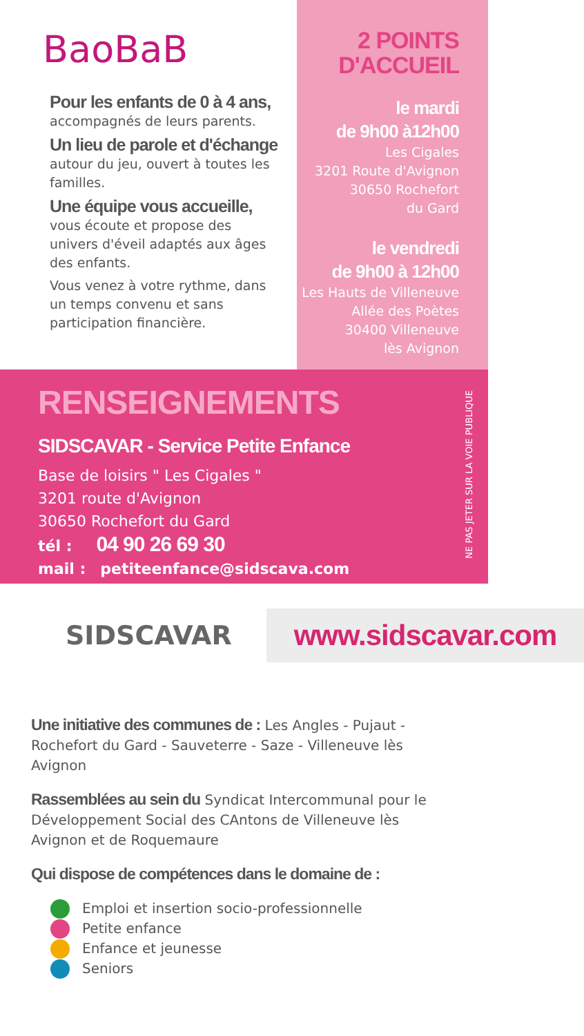BaoBaB
Pour les enfants de 0 à 4 ans,
accompagnés de leurs parents.
Un lieu de parole et d'échange
autour du jeu, ouvert à toutes les familles.
Une équipe vous accueille,
vous écoute et propose des univers d'éveil adaptés aux âges des enfants.
Vous venez à votre rythme, dans un temps convenu et sans participation financière.
2 POINTS
D'ACCUEIL
le mardi
de 9h00 à12h00
Les Cigales
3201 Route d'Avignon
30650 Rochefort
du Gard
le vendredi
de 9h00 à 12h00
Les Hauts de Villeneuve
Allée des Poètes
30400 Villeneuve
lès Avignon
RENSEIGNEMENTS
SIDSCAVAR - Service Petite Enfance
Base de loisirs " Les Cigales "
3201 route d'Avignon
30650 Rochefort du Gard
tél : 04 90 26 69 30
mail : petiteenfance@sidscava.com
NE PAS JETER SUR LA VOIE PUBLIQUE
SIDSCAVAR
www.sidscavar.com
Une initiative des communes de : Les Angles - Pujaut - Rochefort du Gard - Sauveterre - Saze - Villeneuve lès Avignon
Rassemblées au sein du Syndicat Intercommunal pour le Développement Social des CAntons de Villeneuve lès Avignon et de Roquemaure
Qui dispose de compétences dans le domaine de :
Emploi et insertion socio-professionnelle
Petite enfance
Enfance et jeunesse
Seniors